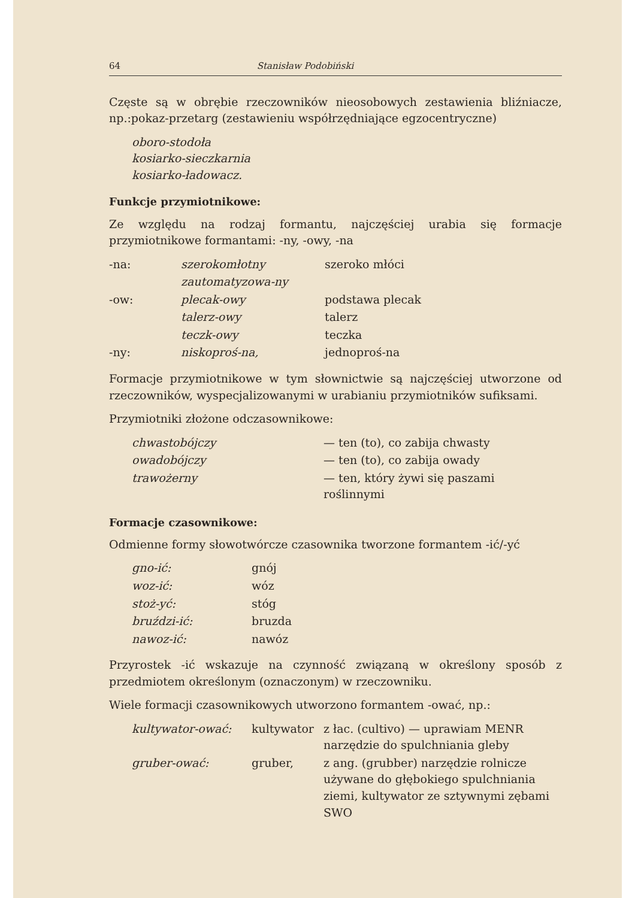64 Stanisław Podobiński
Częste są w obrębie rzeczowników nieosobowych zestawienia bliźniacze, np.:pokaz-przetarg (zestawieniu współrzędniające egzocentryczne)
oboro-stodoła
kosiarko-sieczkarnia
kosiarko-ładowacz.
Funkcje przymiotnikowe:
Ze względu na rodzaj formantu, najczęściej urabia się formacje przymiotnikowe formantami: -ny, -owy, -na
| -na: | szerokomłotny | szeroko młóci |
| | zautomatyzowa-ny | |
| -ow: | plecak-owy | podstawa plecak |
| | talerz-owy | talerz |
| | teczk-owy | teczka |
| -ny: | niskoproś-na, | jednoproś-na |
Formacje przymiotnikowe w tym słownictwie są najczęściej utworzone od rzeczowników, wyspecjalizowanymi w urabianiu przymiotników sufiksami.
Przymiotniki złożone odczasownikowe:
| chwastobójczy | — ten (to), co zabija chwasty |
| owadobójczy | — ten (to), co zabija owady |
| trawożerny | — ten, który żywi się paszami roślinnymi |
Formacje czasownikowe:
Odmienne formy słowotwórcze czasownika tworzone formantem -ić/-yć
| gno-ić: | gnój |
| woz-ić: | wóz |
| stoż-yć: | stóg |
| bruździ-ić: | bruzda |
| nawoz-ić: | nawóz |
Przyrostek -ić wskazuje na czynność związaną w określony sposób z przedmiotem określonym (oznaczonym) w rzeczowniku.
Wiele formacji czasownikowych utworzono formantem -ować, np.:
| kultywator-ować: | kultywator | z łac. (cultivo) — uprawiam MENR narzędzie do spulchniania gleby |
| gruber-ować: | gruber, | z ang. (grubber) narzędzie rolnicze używane do głębokiego spulchniania ziemi, kultywator ze sztywnymi zębami SWO |